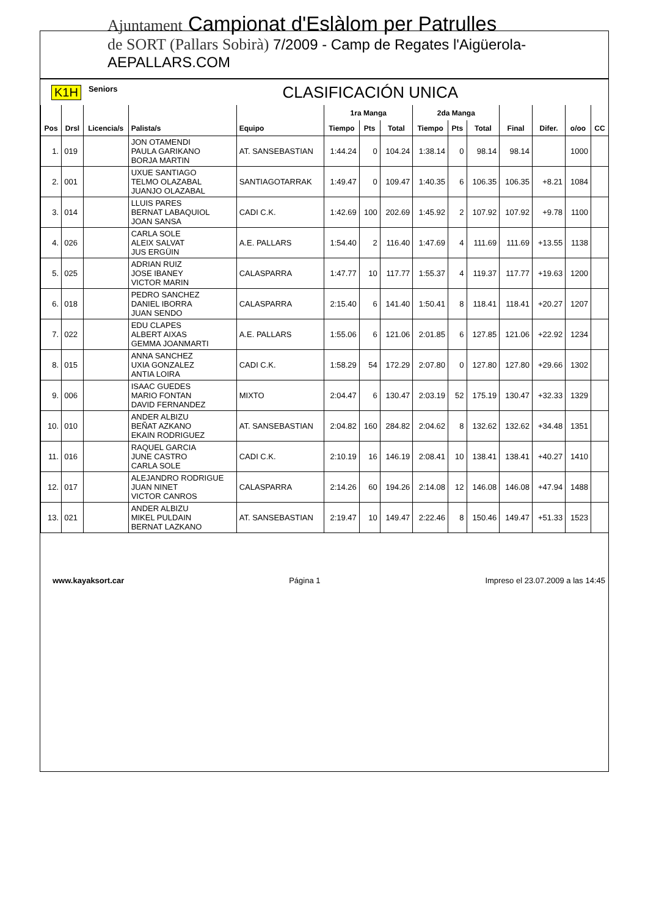Ajuntament Campionat d'Eslàlom per Patrulles
de SORT (Pallars Sobirà) 7/2009 - Camp de Regates l'Aigüerola- AEPALLARS.COM
K1H Seniors CLASIFICACIÓN UNICA
| | | | | | 1ra Manga | | | 2da Manga | | | | | | |
| --- | --- | --- | --- | --- | --- | --- | --- | --- | --- | --- | --- | --- | --- | --- |
| Pos | Drsl | Licencia/s | Palista/s | Equipo | Tiempo | Pts | Total | Tiempo | Pts | Total | Final | Difer. | o/oo | CC |
| 1. | 019 | | JON OTAMENDI PAULA GARIKANO BORJA MARTIN | AT. SANSEBASTIAN | 1:44.24 | 0 | 104.24 | 1:38.14 | 0 | 98.14 | 98.14 | | 1000 | |
| 2. | 001 | | UXUE SANTIAGO TELMO OLAZABAL JUANJO OLAZABAL | SANTIAGOTARRAK | 1:49.47 | 0 | 109.47 | 1:40.35 | 6 | 106.35 | 106.35 | +8.21 | 1084 | |
| 3. | 014 | | LLUIS PARES BERNAT LABAQUIOL JOAN SANSA | CADI C.K. | 1:42.69 | 100 | 202.69 | 1:45.92 | 2 | 107.92 | 107.92 | +9.78 | 1100 | |
| 4. | 026 | | CARLA SOLE ALEIX SALVAT JUS ERGÜIN | A.E. PALLARS | 1:54.40 | 2 | 116.40 | 1:47.69 | 4 | 111.69 | 111.69 | +13.55 | 1138 | |
| 5. | 025 | | ADRIAN RUIZ JOSE IBANEY VICTOR MARIN | CALASPARRA | 1:47.77 | 10 | 117.77 | 1:55.37 | 4 | 119.37 | 117.77 | +19.63 | 1200 | |
| 6. | 018 | | PEDRO SANCHEZ DANIEL IBORRA JUAN SENDO | CALASPARRA | 2:15.40 | 6 | 141.40 | 1:50.41 | 8 | 118.41 | 118.41 | +20.27 | 1207 | |
| 7. | 022 | | EDU CLAPES ALBERT AIXAS GEMMA JOANMARTI | A.E. PALLARS | 1:55.06 | 6 | 121.06 | 2:01.85 | 6 | 127.85 | 121.06 | +22.92 | 1234 | |
| 8. | 015 | | ANNA SANCHEZ UXIA GONZALEZ ANTIA LOIRA | CADI C.K. | 1:58.29 | 54 | 172.29 | 2:07.80 | 0 | 127.80 | 127.80 | +29.66 | 1302 | |
| 9. | 006 | | ISAAC GUEDES MARIO FONTAN DAVID FERNANDEZ | MIXTO | 2:04.47 | 6 | 130.47 | 2:03.19 | 52 | 175.19 | 130.47 | +32.33 | 1329 | |
| 10. | 010 | | ANDER ALBIZU BEÑAT AZKANO EKAIN RODRIGUEZ | AT. SANSEBASTIAN | 2:04.82 | 160 | 284.82 | 2:04.62 | 8 | 132.62 | 132.62 | +34.48 | 1351 | |
| 11. | 016 | | RAQUEL GARCIA JUNE CASTRO CARLA SOLE | CADI C.K. | 2:10.19 | 16 | 146.19 | 2:08.41 | 10 | 138.41 | 138.41 | +40.27 | 1410 | |
| 12. | 017 | | ALEJANDRO RODRIGUE JUAN NINET VICTOR CANROS | CALASPARRA | 2:14.26 | 60 | 194.26 | 2:14.08 | 12 | 146.08 | 146.08 | +47.94 | 1488 | |
| 13. | 021 | | ANDER ALBIZU MIKEL PULDAIN BERNAT LAZKANO | AT. SANSEBASTIAN | 2:19.47 | 10 | 149.47 | 2:22.46 | 8 | 150.46 | 149.47 | +51.33 | 1523 | |
www.kayaksort.car Página 1 Impreso el 23.07.2009 a las 14:45